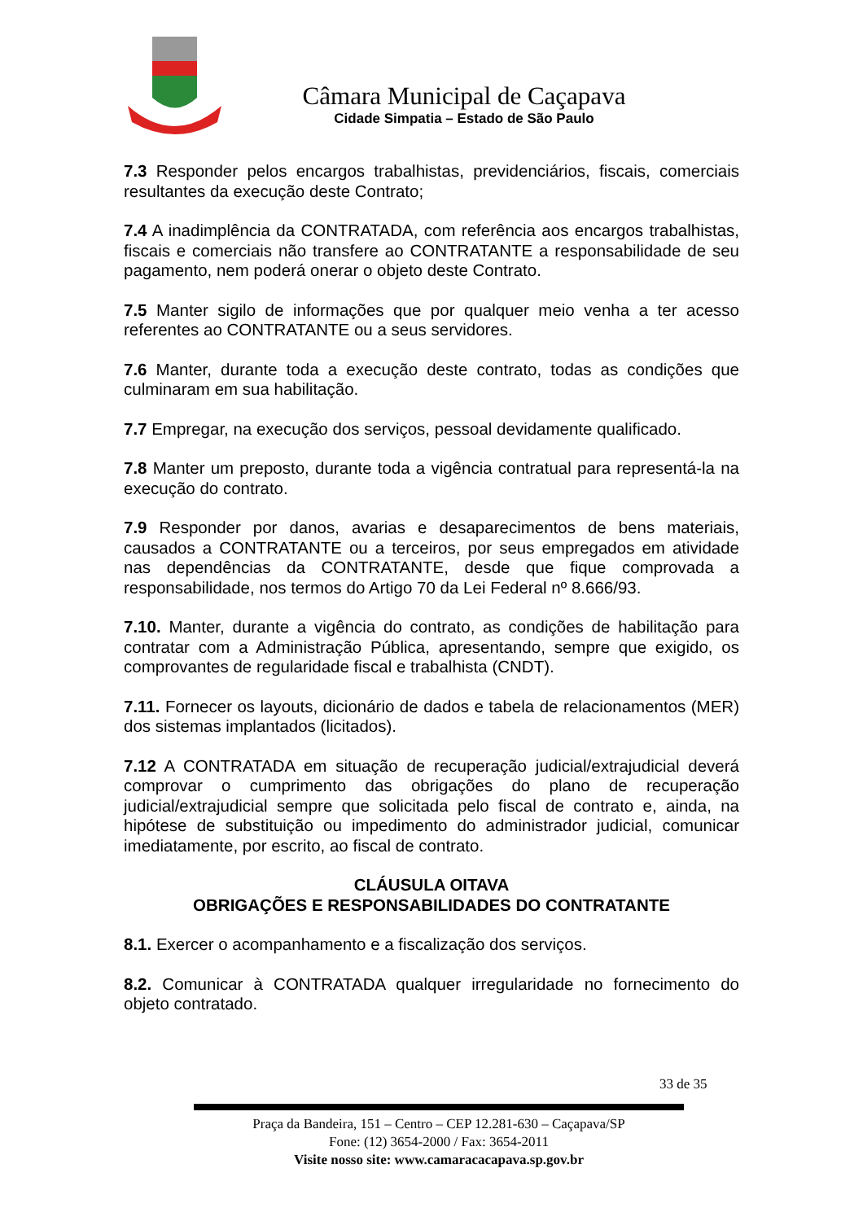Câmara Municipal de Caçapava
Cidade Simpatia – Estado de São Paulo
7.3 Responder pelos encargos trabalhistas, previdenciários, fiscais, comerciais resultantes da execução deste Contrato;
7.4 A inadimplência da CONTRATADA, com referência aos encargos trabalhistas, fiscais e comerciais não transfere ao CONTRATANTE a responsabilidade de seu pagamento, nem poderá onerar o objeto deste Contrato.
7.5 Manter sigilo de informações que por qualquer meio venha a ter acesso referentes ao CONTRATANTE ou a seus servidores.
7.6 Manter, durante toda a execução deste contrato, todas as condições que culminaram em sua habilitação.
7.7 Empregar, na execução dos serviços, pessoal devidamente qualificado.
7.8 Manter um preposto, durante toda a vigência contratual para representá-la na execução do contrato.
7.9 Responder por danos, avarias e desaparecimentos de bens materiais, causados a CONTRATANTE ou a terceiros, por seus empregados em atividade nas dependências da CONTRATANTE, desde que fique comprovada a responsabilidade, nos termos do Artigo 70 da Lei Federal nº 8.666/93.
7.10. Manter, durante a vigência do contrato, as condições de habilitação para contratar com a Administração Pública, apresentando, sempre que exigido, os comprovantes de regularidade fiscal e trabalhista (CNDT).
7.11. Fornecer os layouts, dicionário de dados e tabela de relacionamentos (MER) dos sistemas implantados (licitados).
7.12 A CONTRATADA em situação de recuperação judicial/extrajudicial deverá comprovar o cumprimento das obrigações do plano de recuperação judicial/extrajudicial sempre que solicitada pelo fiscal de contrato e, ainda, na hipótese de substituição ou impedimento do administrador judicial, comunicar imediatamente, por escrito, ao fiscal de contrato.
CLÁUSULA OITAVA
OBRIGAÇÕES E RESPONSABILIDADES DO CONTRATANTE
8.1. Exercer o acompanhamento e a fiscalização dos serviços.
8.2. Comunicar à CONTRATADA qualquer irregularidade no fornecimento do objeto contratado.
33 de 35
Praça da Bandeira, 151 – Centro – CEP 12.281-630 – Caçapava/SP
Fone: (12) 3654-2000 / Fax: 3654-2011
Visite nosso site: www.camaracacapava.sp.gov.br